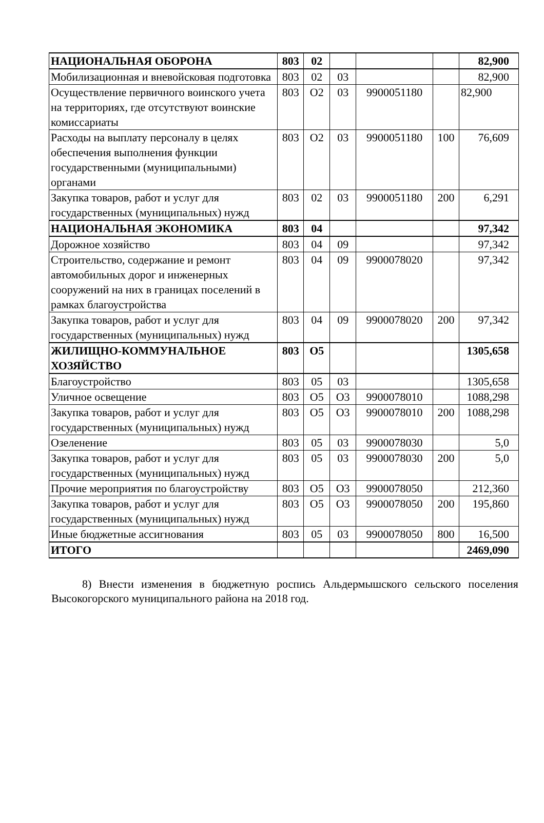| НАЦИОНАЛЬНАЯ ОБОРОНА | 803 | 02 | | | | 82,900 |
| Мобилизационная и вневойсковая подготовка | 803 | 02 | 03 | | | 82,900 |
| Осуществление первичного воинского учета на территориях, где отсутствуют воинские комиссариаты | 803 | О2 | 03 | 9900051180 | | 82,900 |
| Расходы на выплату персоналу в целях обеспечения выполнения функции государственными (муниципальными) органами | 803 | О2 | 03 | 9900051180 | 100 | 76,609 |
| Закупка товаров, работ и услуг для государственных (муниципальных) нужд | 803 | 02 | 03 | 9900051180 | 200 | 6,291 |
| НАЦИОНАЛЬНАЯ ЭКОНОМИКА | 803 | 04 | | | | 97,342 |
| Дорожное хозяйство | 803 | 04 | 09 | | | 97,342 |
| Строительство, содержание и ремонт автомобильных дорог и инженерных сооружений на них в границах поселений в рамках благоустройства | 803 | 04 | 09 | 9900078020 | | 97,342 |
| Закупка товаров, работ и услуг для государственных (муниципальных) нужд | 803 | 04 | 09 | 9900078020 | 200 | 97,342 |
| ЖИЛИЩНО-КОММУНАЛЬНОЕ ХОЗЯЙСТВО | 803 | О5 | | | | 1305,658 |
| Благоустройство | 803 | 05 | 03 | | | 1305,658 |
| Уличное освещение | 803 | О5 | О3 | 9900078010 | | 1088,298 |
| Закупка товаров, работ и услуг для государственных (муниципальных) нужд | 803 | О5 | О3 | 9900078010 | 200 | 1088,298 |
| Озеленение | 803 | 05 | 03 | 9900078030 | | 5,0 |
| Закупка товаров, работ и услуг для государственных (муниципальных) нужд | 803 | 05 | 03 | 9900078030 | 200 | 5,0 |
| Прочие мероприятия по благоустройству | 803 | О5 | О3 | 9900078050 | | 212,360 |
| Закупка товаров, работ и услуг для государственных (муниципальных) нужд | 803 | О5 | О3 | 9900078050 | 200 | 195,860 |
| Иные бюджетные ассигнования | 803 | 05 | 03 | 9900078050 | 800 | 16,500 |
| ИТОГО | | | | | | 2469,090 |
8) Внести изменения в бюджетную роспись Альдермышского сельского поселения Высокогорского муниципального района на 2018 год.